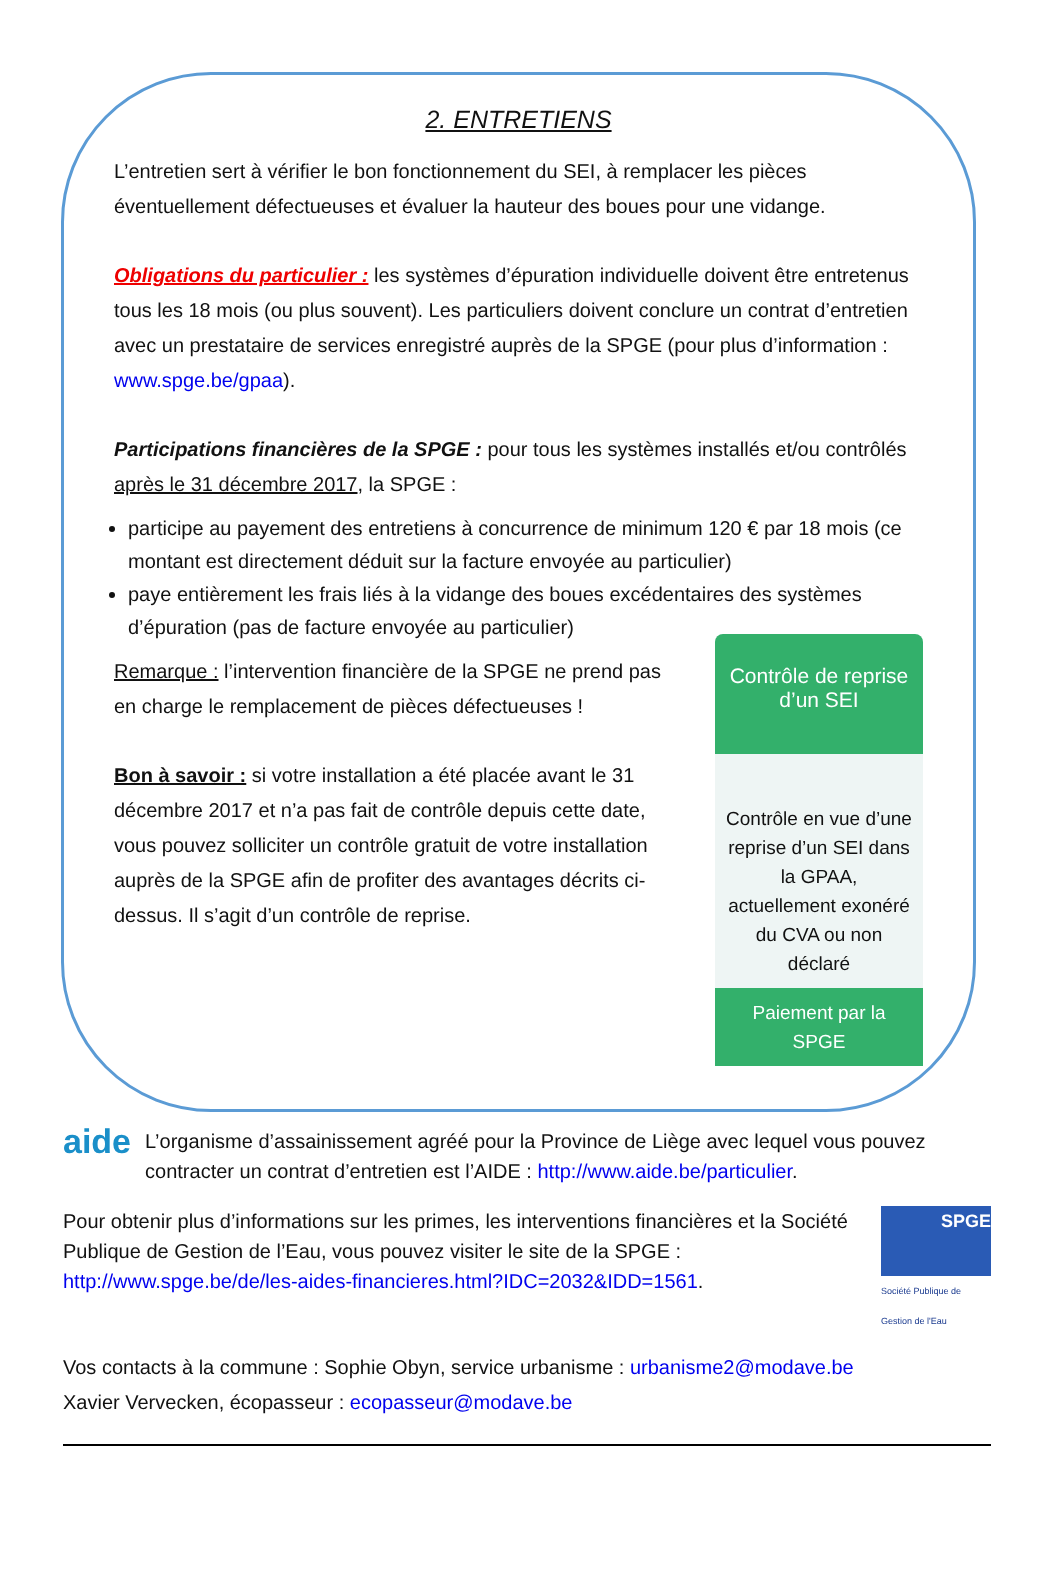2. ENTRETIENS
L’entretien sert à vérifier le bon fonctionnement du SEI, à remplacer les pièces éventuellement défectueuses et évaluer la hauteur des boues pour une vidange.
Obligations du particulier : les systèmes d’épuration individuelle doivent être entretenus tous les 18 mois (ou plus souvent). Les particuliers doivent conclure un contrat d’entretien avec un prestataire de services enregistré auprès de la SPGE (pour plus d’information : www.spge.be/gpaa).
Participations financières de la SPGE : pour tous les systèmes installés et/ou contrôlés après le 31 décembre 2017, la SPGE :
participe au payement des entretiens à concurrence de minimum 120 € par 18 mois (ce montant est directement déduit sur la facture envoyée au particulier)
paye entièrement les frais liés à la vidange des boues excédentaires des systèmes d’épuration (pas de facture envoyée au particulier)
Remarque : l’intervention financière de la SPGE ne prend pas en charge le remplacement de pièces défectueuses !
Bon à savoir : si votre installation a été placée avant le 31 décembre 2017 et n’a pas fait de contrôle depuis cette date, vous pouvez solliciter un contrôle gratuit de votre installation auprès de la SPGE afin de profiter des avantages décrits ci-dessus. Il s’agit d’un contrôle de reprise.
Contrôle de reprise d’un SEI
Contrôle en vue d’une reprise d’un SEI dans la GPAA, actuellement exonéré du CVA ou non déclaré
Paiement par la SPGE
aide
L’organisme d’assainissement agréé pour la Province de Liège avec lequel vous pouvez contracter un contrat d’entretien est l’AIDE : http://www.aide.be/particulier.
Pour obtenir plus d’informations sur les primes, les interventions financières et la Société Publique de Gestion de l’Eau, vous pouvez visiter le site de la SPGE : http://www.spge.be/de/les-aides-financieres.html?IDC=2032&IDD=1561.
SPGE
Société Publique de Gestion de l'Eau
Vos contacts à la commune : Sophie Obyn, service urbanisme : urbanisme2@modave.be
Xavier Vervecken, écopasseur : ecopasseur@modave.be